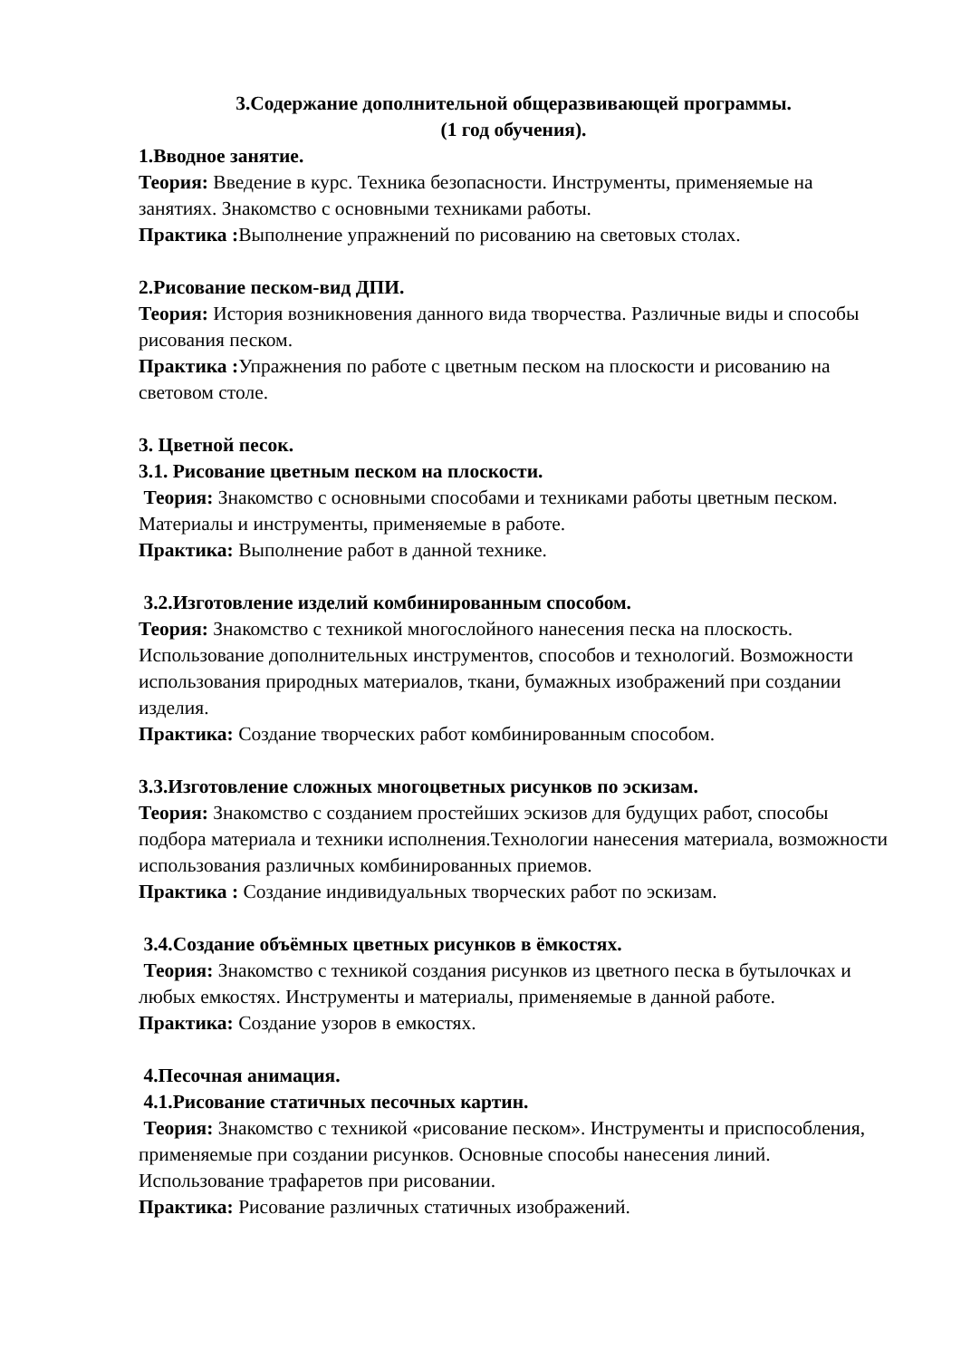3.Содержание дополнительной общеразвивающей программы.
(1 год обучения).
1.Вводное занятие.
Теория: Введение в курс. Техника безопасности. Инструменты, применяемые на занятиях. Знакомство с основными техниками работы.
Практика : Выполнение упражнений по рисованию на световых столах.
2.Рисование песком-вид ДПИ.
Теория: История возникновения данного вида творчества. Различные виды и способы рисования песком.
Практика : Упражнения по работе с цветным песком на плоскости и рисованию на световом столе.
3. Цветной песок.
3.1. Рисование цветным песком на плоскости.
Теория: Знакомство с основными способами и техниками работы цветным песком. Материалы и инструменты, применяемые в работе.
Практика: Выполнение работ в данной технике.
3.2.Изготовление изделий комбинированным способом.
Теория: Знакомство с техникой многослойного нанесения песка на плоскость. Использование дополнительных инструментов, способов и технологий. Возможности использования природных материалов, ткани, бумажных изображений при создании изделия.
Практика: Создание творческих работ комбинированным способом.
3.3.Изготовление сложных многоцветных рисунков по эскизам.
Теория: Знакомство с созданием простейших эскизов для будущих работ, способы подбора материала и техники исполнения.Технологии нанесения материала, возможности использования различных комбинированных приемов.
Практика : Создание индивидуальных творческих работ по эскизам.
3.4.Создание объёмных цветных рисунков в ёмкостях.
Теория: Знакомство с техникой создания рисунков из цветного песка в бутылочках и любых емкостях. Инструменты и материалы, применяемые в данной работе.
Практика: Создание узоров в емкостях.
4.Песочная анимация.
4.1.Рисование статичных песочных картин.
Теория: Знакомство с техникой «рисование песком». Инструменты и приспособления, применяемые при создании рисунков. Основные способы нанесения линий. Использование трафаретов при рисовании.
Практика: Рисование различных статичных изображений.